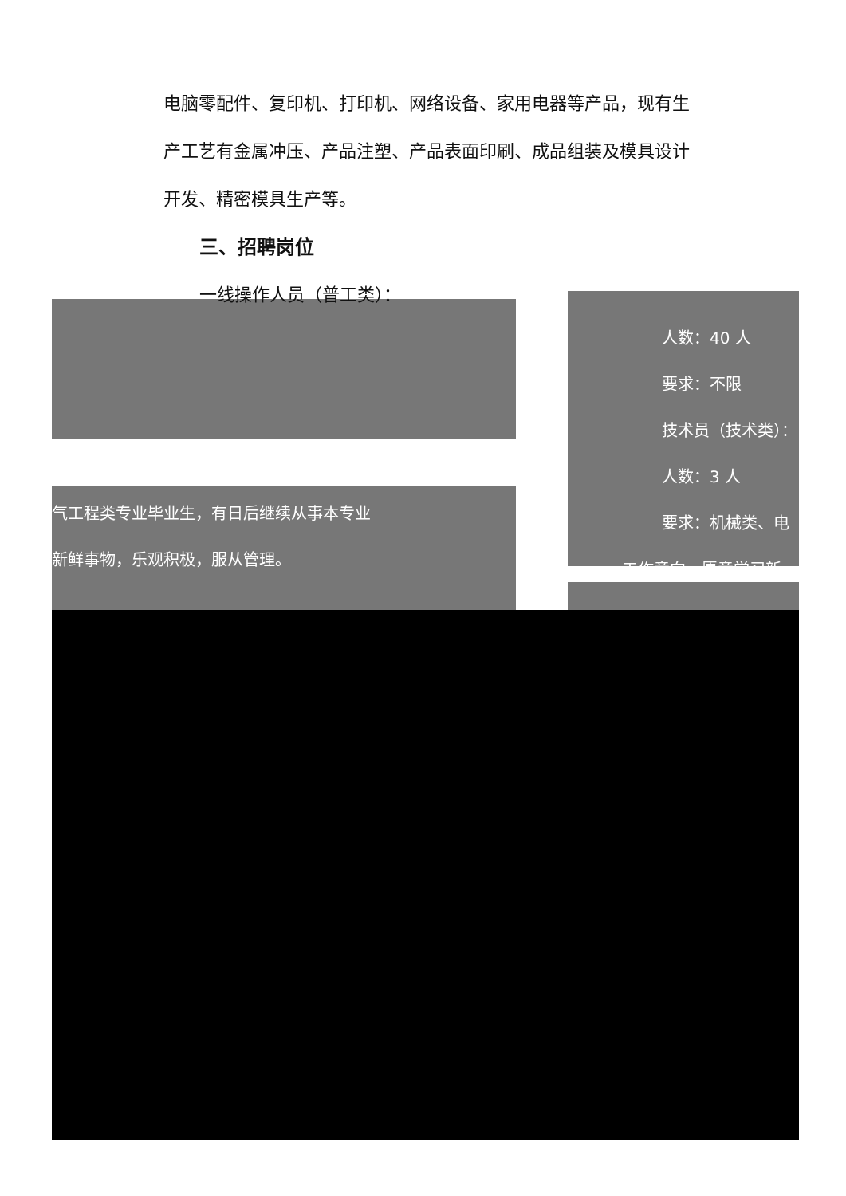电脑零配件、复印机、打印机、网络设备、家用电器等产品，现有生产工艺有金属冲压、产品注塑、产品表面印刷、成品组装及模具设计开发、精密模具生产等。
三、招聘岗位
一线操作人员（普工类）：
气工程类专业毕业生，有日后继续从事本专业
新鲜事物，乐观积极，服从管理。
人数：40 人
要求：不限
技术员（技术类）：
人数：3 人
要求：机械类、电
工作意向，愿意学习新